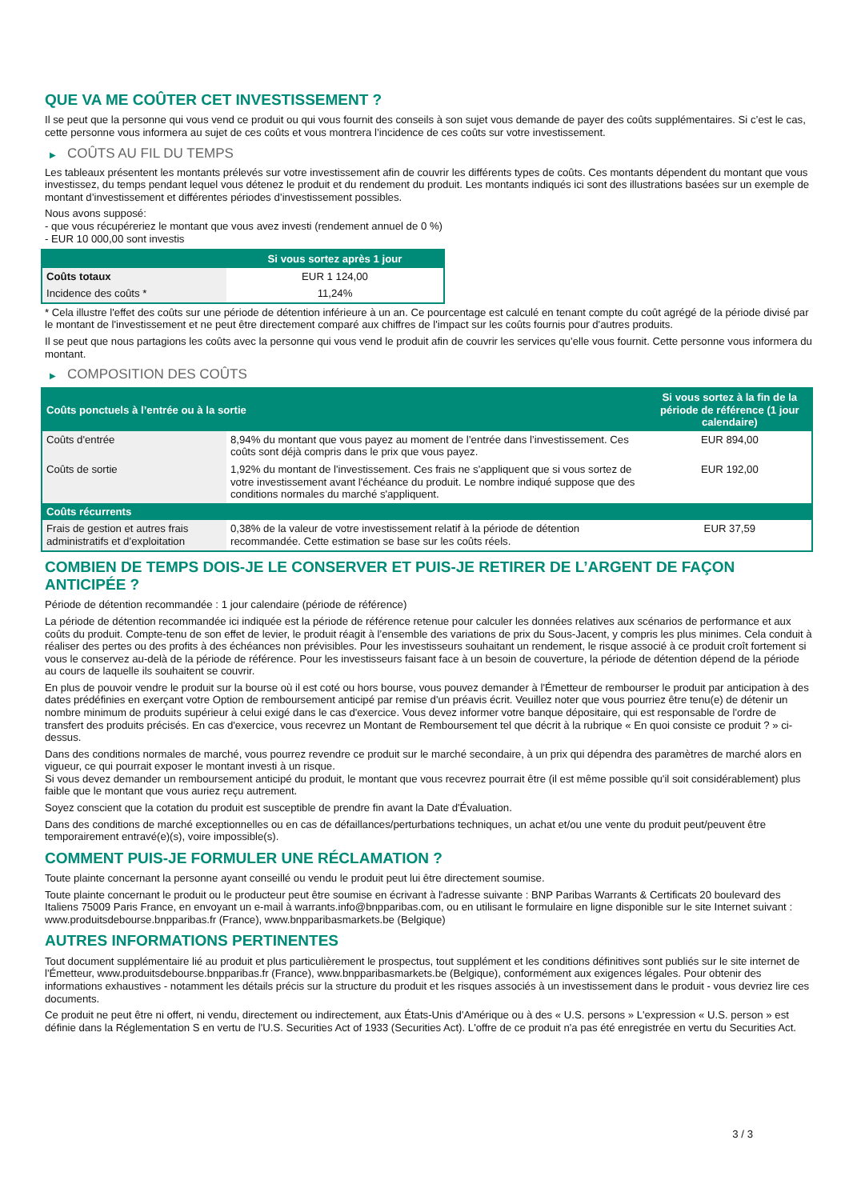QUE VA ME COÛTER CET INVESTISSEMENT ?
Il se peut que la personne qui vous vend ce produit ou qui vous fournit des conseils à son sujet vous demande de payer des coûts supplémentaires. Si c’est le cas, cette personne vous informera au sujet de ces coûts et vous montrera l’incidence de ces coûts sur votre investissement.
▶ COÛTS AU FIL DU TEMPS
Les tableaux présentent les montants prélevés sur votre investissement afin de couvrir les différents types de coûts. Ces montants dépendent du montant que vous investissez, du temps pendant lequel vous détenez le produit et du rendement du produit. Les montants indiqués ici sont des illustrations basées sur un exemple de montant d’investissement et différentes périodes d’investissement possibles.
Nous avons supposé:
- que vous récupéreriez le montant que vous avez investi (rendement annuel de 0 %)
- EUR 10 000,00 sont investis
| | Si vous sortez après 1 jour |
| --- | --- |
| Coûts totaux | EUR 1 124,00 |
| Incidence des coûts * | 11,24% |
* Cela illustre l'effet des coûts sur une période de détention inférieure à un an. Ce pourcentage est calculé en tenant compte du coût agrégé de la période divisé par le montant de l'investissement et ne peut être directement comparé aux chiffres de l'impact sur les coûts fournis pour d'autres produits.
Il se peut que nous partagions les coûts avec la personne qui vous vend le produit afin de couvrir les services qu’elle vous fournit. Cette personne vous informera du montant.
▶ COMPOSITION DES COÛTS
| Coûts ponctuels à l’entrée ou à la sortie | | Si vous sortez à la fin de la période de référence (1 jour calendaire) |
| --- | --- | --- |
| Coûts d'entrée | 8,94% du montant que vous payez au moment de l’entrée dans l’investissement. Ces coûts sont déjà compris dans le prix que vous payez. | EUR 894,00 |
| Coûts de sortie | 1,92% du montant de l'investissement. Ces frais ne s'appliquent que si vous sortez de votre investissement avant l'échéance du produit. Le nombre indiqué suppose que des conditions normales du marché s'appliquent. | EUR 192,00 |
| Coûts récurrents | | |
| Frais de gestion et autres frais administratifs et d’exploitation | 0,38% de la valeur de votre investissement relatif à la période de détention recommandée. Cette estimation se base sur les coûts réels. | EUR 37,59 |
COMBIEN DE TEMPS DOIS-JE LE CONSERVER ET PUIS-JE RETIRER DE L’ARGENT DE FAÇON ANTICIPÉE ?
Période de détention recommandée : 1 jour calendaire (période de référence)
La période de détention recommandée ici indiquée est la période de référence retenue pour calculer les données relatives aux scénarios de performance et aux coûts du produit. Compte-tenu de son effet de levier, le produit réagit à l’ensemble des variations de prix du Sous-Jacent, y compris les plus minimes. Cela conduit à réaliser des pertes ou des profits à des échéances non prévisibles. Pour les investisseurs souhaitant un rendement, le risque associé à ce produit croît fortement si vous le conservez au-delà de la période de référence. Pour les investisseurs faisant face à un besoin de couverture, la période de détention dépend de la période au cours de laquelle ils souhaitent se couvrir.
En plus de pouvoir vendre le produit sur la bourse où il est coté ou hors bourse, vous pouvez demander à l'Émetteur de rembourser le produit par anticipation à des dates prédéfinies en exerçant votre Option de remboursement anticipé par remise d'un préavis écrit. Veuillez noter que vous pourriez être tenu(e) de détenir un nombre minimum de produits supérieur à celui exigé dans le cas d'exercice. Vous devez informer votre banque dépositaire, qui est responsable de l'ordre de transfert des produits précisés. En cas d'exercice, vous recevrez un Montant de Remboursement tel que décrit à la rubrique « En quoi consiste ce produit ? » ci-dessus.
Dans des conditions normales de marché, vous pourrez revendre ce produit sur le marché secondaire, à un prix qui dépendra des paramètres de marché alors en vigueur, ce qui pourrait exposer le montant investi à un risque.
Si vous devez demander un remboursement anticipé du produit, le montant que vous recevrez pourrait être (il est même possible qu'il soit considérablement) plus faible que le montant que vous auriez reçu autrement.
Soyez conscient que la cotation du produit est susceptible de prendre fin avant la Date d'Évaluation.
Dans des conditions de marché exceptionnelles ou en cas de défaillances/perturbations techniques, un achat et/ou une vente du produit peut/peuvent être temporairement entravé(e)(s), voire impossible(s).
COMMENT PUIS-JE FORMULER UNE RÉCLAMATION ?
Toute plainte concernant la personne ayant conseillé ou vendu le produit peut lui être directement soumise.
Toute plainte concernant le produit ou le producteur peut être soumise en écrivant à l'adresse suivante : BNP Paribas Warrants & Certificats 20 boulevard des Italiens 75009 Paris France, en envoyant un e-mail à warrants.info@bnpparibas.com, ou en utilisant le formulaire en ligne disponible sur le site Internet suivant : www.produitsdebourse.bnpparibas.fr (France), www.bnpparibasmarkets.be (Belgique)
AUTRES INFORMATIONS PERTINENTES
Tout document supplémentaire lié au produit et plus particulièrement le prospectus, tout supplément et les conditions définitives sont publiés sur le site internet de l'Émetteur, www.produitsdebourse.bnpparibas.fr (France), www.bnpparibasmarkets.be (Belgique), conformément aux exigences légales. Pour obtenir des informations exhaustives - notamment les détails précis sur la structure du produit et les risques associés à un investissement dans le produit - vous devriez lire ces documents.
Ce produit ne peut être ni offert, ni vendu, directement ou indirectement, aux États-Unis d'Amérique ou à des « U.S. persons » L'expression « U.S. person » est définie dans la Réglementation S en vertu de l'U.S. Securities Act of 1933 (Securities Act). L'offre de ce produit n'a pas été enregistrée en vertu du Securities Act.
3 / 3